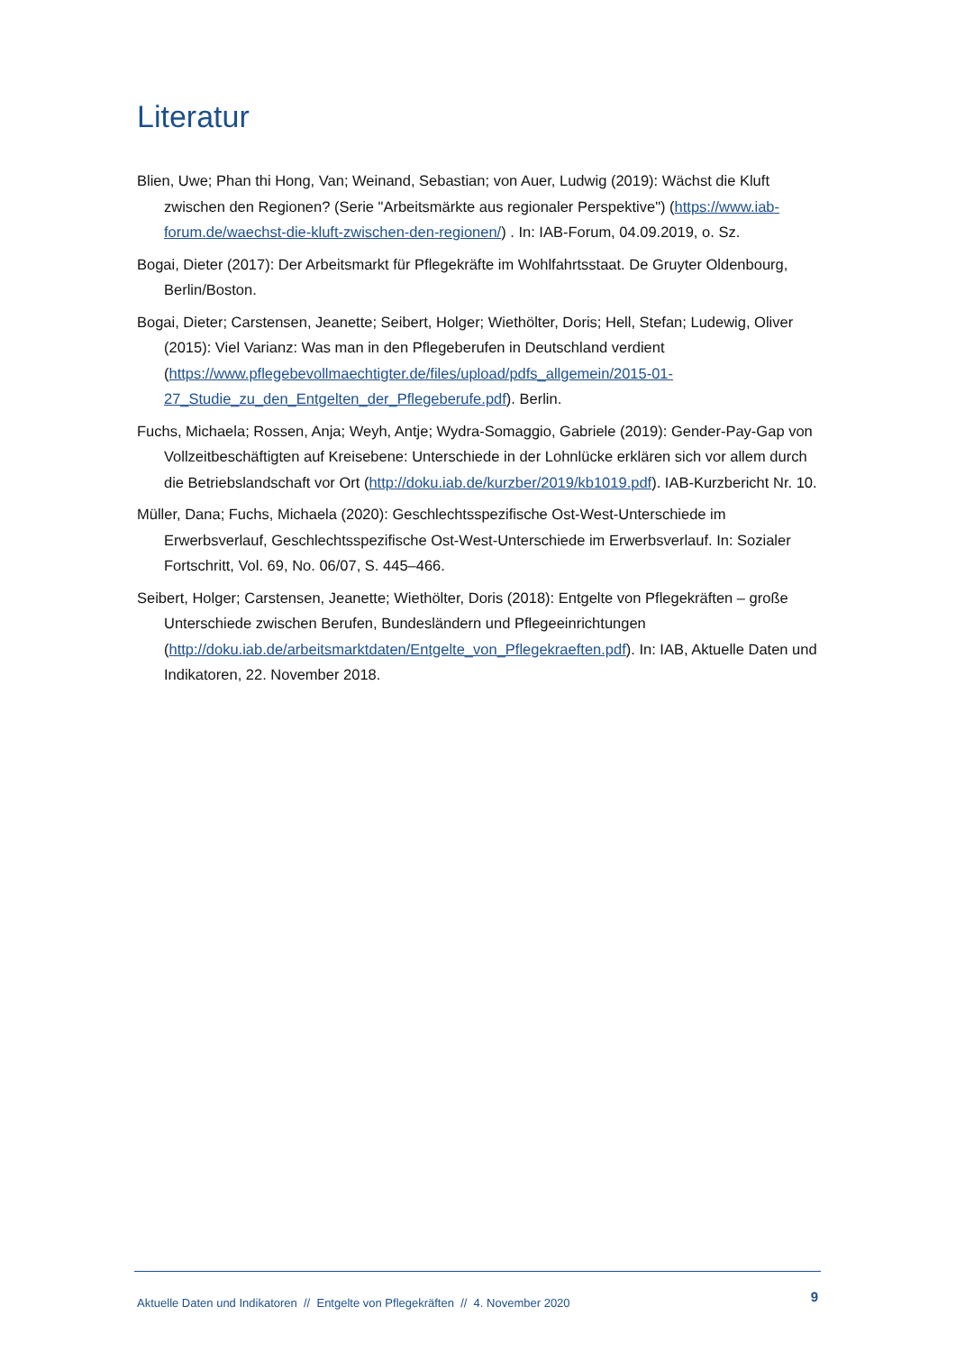Literatur
Blien, Uwe; Phan thi Hong, Van; Weinand, Sebastian; von Auer, Ludwig (2019): Wächst die Kluft zwischen den Regionen? (Serie "Arbeitsmärkte aus regionaler Perspektive") (https://www.iab-forum.de/waechst-die-kluft-zwischen-den-regionen/) . In: IAB-Forum, 04.09.2019, o. Sz.
Bogai, Dieter (2017): Der Arbeitsmarkt für Pflegekräfte im Wohlfahrtsstaat. De Gruyter Oldenbourg, Berlin/Boston.
Bogai, Dieter; Carstensen, Jeanette; Seibert, Holger; Wiethölter, Doris; Hell, Stefan; Ludewig, Oliver (2015): Viel Varianz: Was man in den Pflegeberufen in Deutschland verdient (https://www.pflegebevollmaechtigter.de/files/upload/pdfs_allgemein/2015-01-27_Studie_zu_den_Entgelten_der_Pflegeberufe.pdf). Berlin.
Fuchs, Michaela; Rossen, Anja; Weyh, Antje; Wydra-Somaggio, Gabriele (2019): Gender-Pay-Gap von Vollzeitbeschäftigten auf Kreisebene: Unterschiede in der Lohnlücke erklären sich vor allem durch die Betriebslandschaft vor Ort (http://doku.iab.de/kurzber/2019/kb1019.pdf). IAB-Kurzbericht Nr. 10.
Müller, Dana; Fuchs, Michaela (2020): Geschlechtsspezifische Ost-West-Unterschiede im Erwerbsverlauf, Geschlechtsspezifische Ost-West-Unterschiede im Erwerbsverlauf. In: Sozialer Fortschritt, Vol. 69, No. 06/07, S. 445–466.
Seibert, Holger; Carstensen, Jeanette; Wiethölter, Doris (2018): Entgelte von Pflegekräften – große Unterschiede zwischen Berufen, Bundesländern und Pflegeeinrichtungen (http://doku.iab.de/arbeitsmarktdaten/Entgelte_von_Pflegekraeften.pdf). In: IAB, Aktuelle Daten und Indikatoren, 22. November 2018.
Aktuelle Daten und Indikatoren // Entgelte von Pflegekräften // 4. November 2020 9